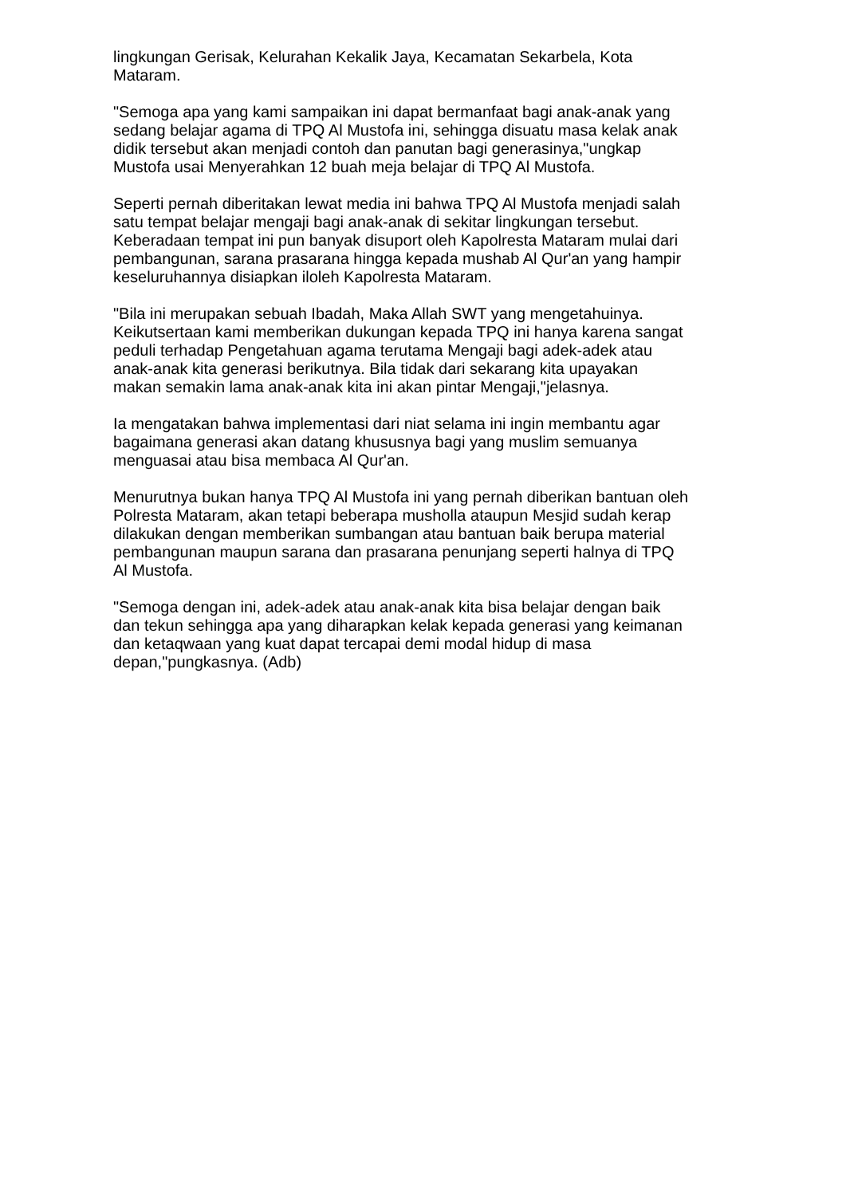lingkungan Gerisak, Kelurahan Kekalik Jaya, Kecamatan Sekarbela, Kota Mataram.
"Semoga apa yang kami sampaikan ini dapat bermanfaat bagi anak-anak yang sedang belajar agama di TPQ Al Mustofa ini, sehingga disuatu masa kelak anak didik tersebut akan menjadi contoh dan panutan bagi generasinya,"ungkap Mustofa usai Menyerahkan 12 buah meja belajar di TPQ Al Mustofa.
Seperti pernah diberitakan lewat media ini bahwa TPQ Al Mustofa menjadi salah satu tempat belajar mengaji bagi anak-anak di sekitar lingkungan tersebut. Keberadaan tempat ini pun banyak disuport oleh Kapolresta Mataram mulai dari pembangunan, sarana prasarana hingga kepada mushab Al Qur'an yang hampir keseluruhannya disiapkan iloleh Kapolresta Mataram.
"Bila ini merupakan sebuah Ibadah, Maka Allah SWT yang mengetahuinya. Keikutsertaan kami memberikan dukungan kepada TPQ ini hanya karena sangat peduli terhadap Pengetahuan agama terutama Mengaji bagi adek-adek atau anak-anak kita generasi berikutnya. Bila tidak dari sekarang kita upayakan makan semakin lama anak-anak kita ini akan pintar Mengaji,"jelasnya.
Ia mengatakan bahwa implementasi dari niat selama ini ingin membantu agar bagaimana generasi akan datang khususnya bagi yang muslim semuanya menguasai atau bisa membaca Al Qur'an.
Menurutnya bukan hanya TPQ Al Mustofa ini yang pernah diberikan bantuan oleh Polresta Mataram, akan tetapi beberapa musholla ataupun Mesjid sudah kerap dilakukan dengan memberikan sumbangan atau bantuan baik berupa material pembangunan maupun sarana dan prasarana penunjang seperti halnya di TPQ Al Mustofa.
"Semoga dengan ini, adek-adek atau anak-anak kita bisa belajar dengan baik dan tekun sehingga apa yang diharapkan kelak kepada generasi yang keimanan dan ketaqwaan yang kuat dapat tercapai demi modal hidup di masa depan,"pungkasnya. (Adb)